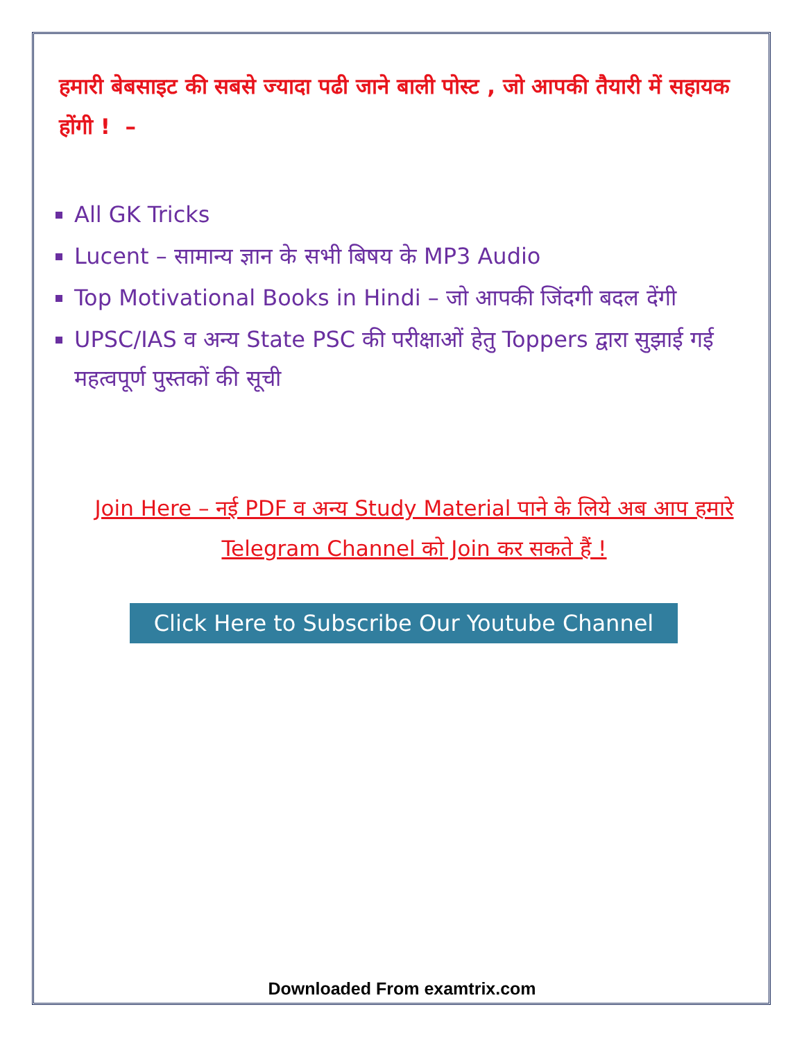हमारी बेबसाइट की सबसे ज्यादा पढी जाने बाली पोस्ट , जो आपकी तैयारी में सहायक होंगी ! –
All GK Tricks
Lucent – सामान्य ज्ञान के सभी बिषय के MP3 Audio
Top Motivational Books in Hindi – जो आपकी जिंदगी बदल देंगी
UPSC/IAS व अन्य State PSC की परीक्षाओं हेतु Toppers द्वारा सुझाई गई महत्वपूर्ण पुस्तकों की सूची
Join Here – नई PDF व अन्य Study Material पाने के लिये अब आप हमारे Telegram Channel को Join कर सकते हैं !
Click Here to Subscribe Our Youtube Channel
Downloaded From examtrix.com